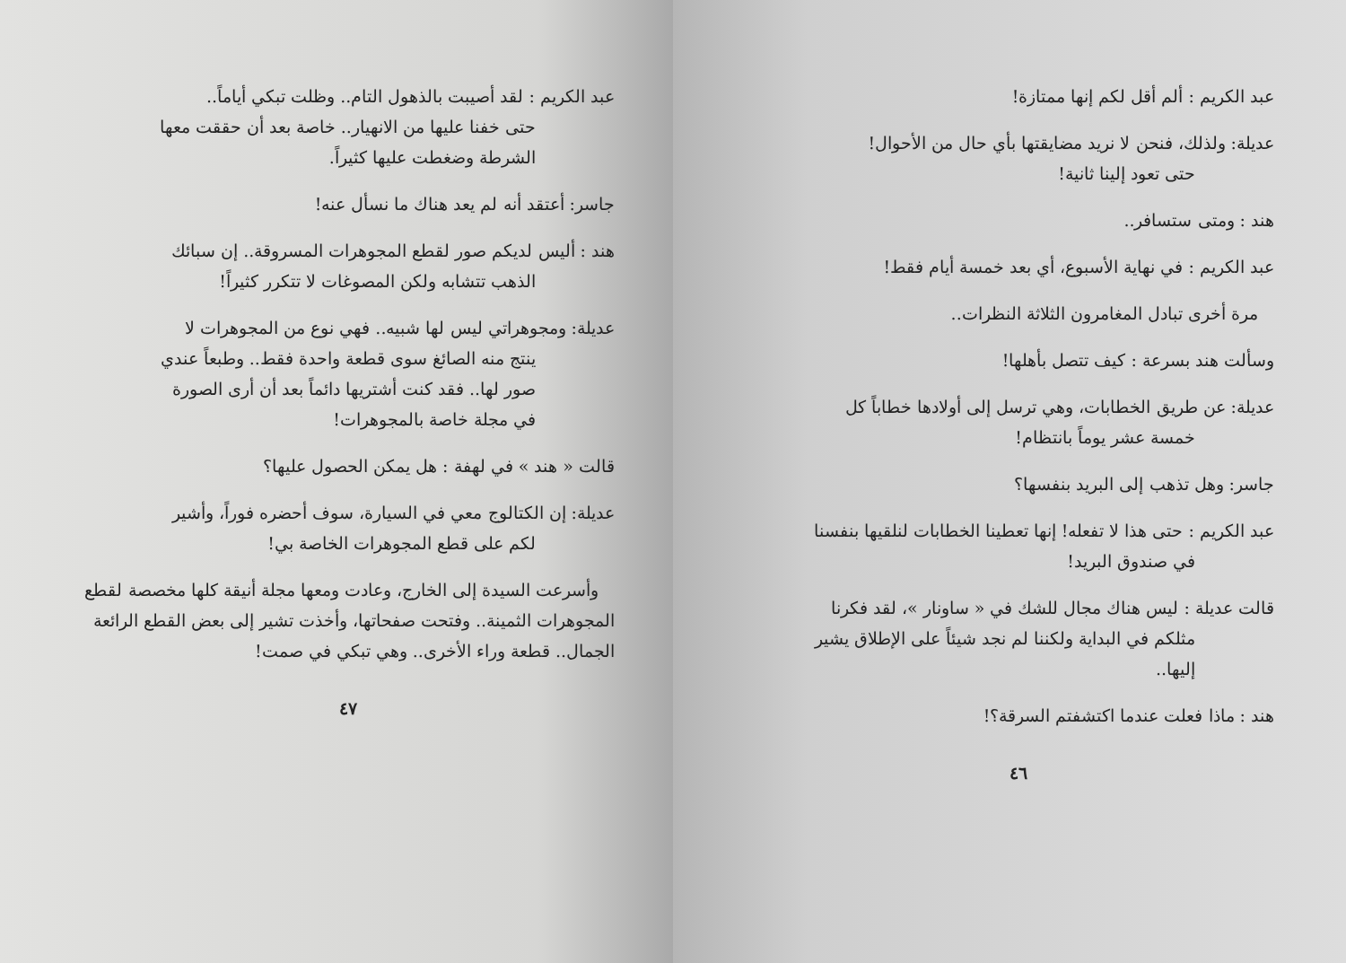عبد الكريم : ألم أقل لكم إنها ممتازة!
عديلة: ولذلك، فنحن لا نريد مضايقتها بأي حال من الأحوال!
حتى تعود إلينا ثانية!
هند : ومتى ستسافر..
عبد الكريم : في نهاية الأسبوع، أي بعد خمسة أيام فقط!
مرة أخرى تبادل المغامرون الثلاثة النظرات..
وسألت هند بسرعة : كيف تتصل بأهلها!
عديلة: عن طريق الخطابات، وهي ترسل إلى أولادها خطاباً كل
خمسة عشر يوماً بانتظام!
جاسر: وهل تذهب إلى البريد بنفسها؟
عبد الكريم : حتى هذا لا تفعله! إنها تعطينا الخطابات لنلقيها بنفسنا
في صندوق البريد!
قالت عديلة : ليس هناك مجال للشك في « ساونار »، لقد فكرنا
مثلكم في البداية ولكننا لم نجد شيئاً على الإطلاق يشير
إليها..
هند : ماذا فعلت عندما اكتشفتم السرقة؟!
٤٦
عبد الكريم : لقد أصيبت بالذهول التام.. وظلت تبكي أياماً..
حتى خفنا عليها من الانهيار.. خاصة بعد أن حققت معها
الشرطة وضغطت عليها كثيراً.
جاسر: أعتقد أنه لم يعد هناك ما نسأل عنه!
هند : أليس لديكم صور لقطع المجوهرات المسروقة.. إن سبائك
الذهب تتشابه ولكن المصوغات لا تتكرر كثيراً!
عديلة: ومجوهراتي ليس لها شبيه.. فهي نوع من المجوهرات لا
ينتج منه الصائغ سوى قطعة واحدة فقط.. وطبعاً عندي
صور لها.. فقد كنت أشتريها دائماً بعد أن أرى الصورة
في مجلة خاصة بالمجوهرات!
قالت « هند » في لهفة : هل يمكن الحصول عليها؟
عديلة: إن الكتالوج معي في السيارة، سوف أحضره فوراً، وأشير
لكم على قطع المجوهرات الخاصة بي!
وأسرعت السيدة إلى الخارج، وعادت ومعها مجلة أنيقة كلها مخصصة لقطع المجوهرات الثمينة.. وفتحت صفحاتها، وأخذت تشير إلى بعض القطع الرائعة الجمال.. قطعة وراء الأخرى.. وهي تبكي في صمت!
٤٧